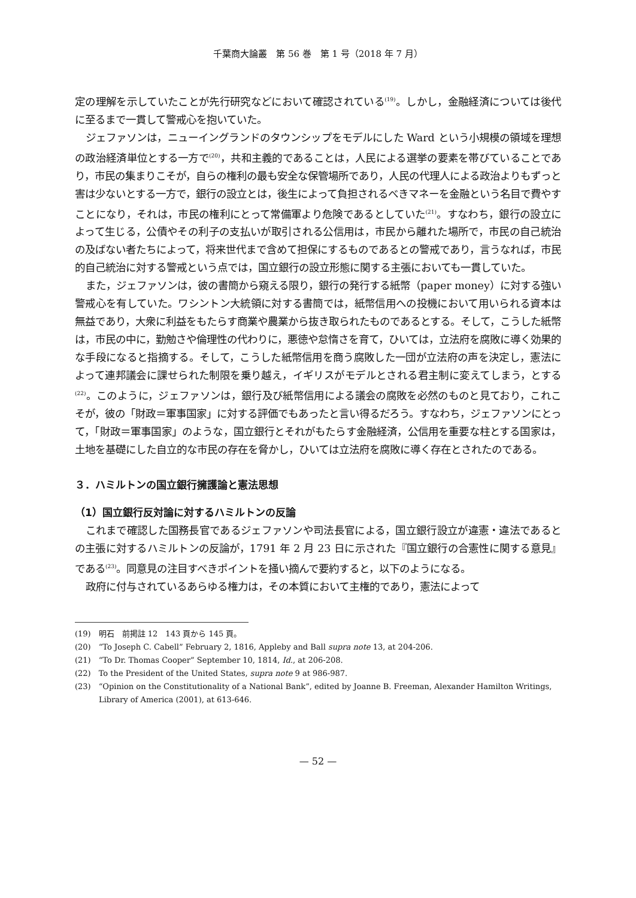千葉商大論叢　第 56 巻　第 1 号（2018 年 7 月）
定の理解を示していたことが先行研究などにおいて確認されている<sup>(19)</sup>。しかし，金融経済については後代に至るまで一貫して警戒心を抱いていた。
ジェファソンは，ニューイングランドのタウンシップをモデルにした Ward という小規模の領域を理想の政治経済単位とする一方で<sup>(20)</sup>，共和主義的であることは，人民による選挙の要素を帯びていることであり，市民の集まりこそが，自らの権利の最も安全な保管場所であり，人民の代理人による政治よりもずっと害は少ないとする一方で，銀行の設立とは，後生によって負担されるべきマネーを金融という名目で費やすことになり，それは，市民の権利にとって常備軍より危険であるとしていた<sup>(21)</sup>。すなわち，銀行の設立によって生じる，公債やその利子の支払いが取引される公信用は，市民から離れた場所で，市民の自己統治の及ばない者たちによって，将来世代まで含めて担保にするものであるとの警戒であり，言うなれば，市民的自己統治に対する警戒という点では，国立銀行の設立形態に関する主張においても一貫していた。
また，ジェファソンは，彼の書簡から窺える限り，銀行の発行する紙幣（paper money）に対する強い警戒心を有していた。ワシントン大統領に対する書簡では，紙幣信用への投機において用いられる資本は無益であり，大衆に利益をもたらす商業や農業から抜き取られたものであるとする。そして，こうした紙幣は，市民の中に，勤勉さや倫理性の代わりに，悪徳や怠惰さを育て，ひいては，立法府を腐敗に導く効果的な手段になると指摘する。そして，こうした紙幣信用を商う腐敗した一団が立法府の声を決定し，憲法によって連邦議会に課せられた制限を乗り越え，イギリスがモデルとされる君主制に変えてしまう，とする<sup>(22)</sup>。このように，ジェファソンは，銀行及び紙幣信用による議会の腐敗を必然のものと見ており，これこそが，彼の「財政＝軍事国家」に対する評価でもあったと言い得るだろう。すなわち，ジェファソンにとって，「財政＝軍事国家」のような，国立銀行とそれがもたらす金融経済，公信用を重要な柱とする国家は，土地を基礎にした自立的な市民の存在を脅かし，ひいては立法府を腐敗に導く存在とされたのである。
３．ハミルトンの国立銀行擁護論と憲法思想
（1）国立銀行反対論に対するハミルトンの反論
これまで確認した国務長官であるジェファソンや司法長官による，国立銀行設立が違憲・違法であるとの主張に対するハミルトンの反論が，1791 年 2 月 23 日に示された『国立銀行の合憲性に関する意見』である<sup>(23)</sup>。同意見の注目すべきポイントを掻い摘んで要約すると，以下のようになる。
政府に付与されているあらゆる権力は，その本質において主権的であり，憲法によって
(19)　明石　前掲註 12　143 頁から 145 頁。
(20)　“To Joseph C. Cabell” February 2, 1816, Appleby and Ball supra note 13, at 204-206.
(21)　“To Dr. Thomas Cooper” September 10, 1814, Id., at 206-208.
(22)　To the President of the United States, supra note 9 at 986-987.
(23)　“Opinion on the Constitutionality of a National Bank”, edited by Joanne B. Freeman, Alexander Hamilton Writings, Library of America (2001), at 613-646.
— 52 —